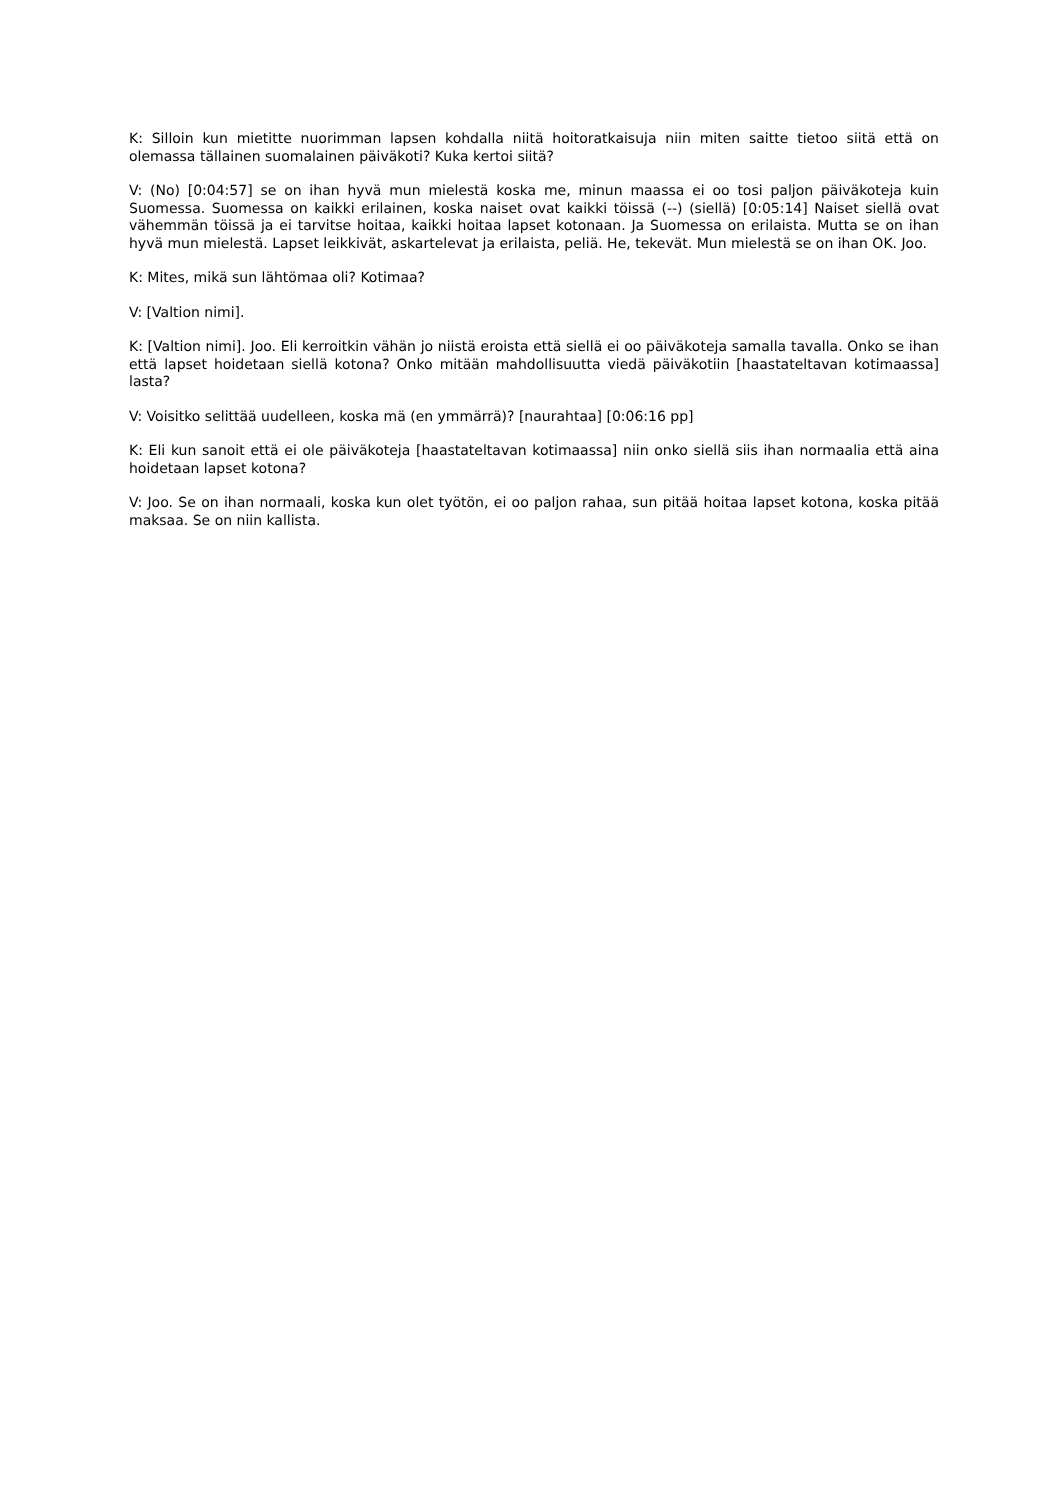K: Silloin kun mietitte nuorimman lapsen kohdalla niitä hoitoratkaisuja niin miten saitte tietoo siitä että on olemassa tällainen suomalainen päiväkoti? Kuka kertoi siitä?
V: (No) [0:04:57] se on ihan hyvä mun mielestä koska me, minun maassa ei oo tosi paljon päiväkoteja kuin Suomessa. Suomessa on kaikki erilainen, koska naiset ovat kaikki töissä (--) (siellä) [0:05:14] Naiset siellä ovat vähemmän töissä ja ei tarvitse hoitaa, kaikki hoitaa lapset kotonaan. Ja Suomessa on erilaista. Mutta se on ihan hyvä mun mielestä. Lapset leikkivät, askartelevat ja erilaista, peliä. He, tekevät. Mun mielestä se on ihan OK. Joo.
K: Mites, mikä sun lähtömaa oli? Kotimaa?
V: [Valtion nimi].
K: [Valtion nimi]. Joo. Eli kerroitkin vähän jo niistä eroista että siellä ei oo päiväkoteja samalla tavalla. Onko se ihan että lapset hoidetaan siellä kotona? Onko mitään mahdollisuutta viedä päiväkotiin [haastateltavan kotimaassa] lasta?
V: Voisitko selittää uudelleen, koska mä (en ymmärrä)? [naurahtaa] [0:06:16 pp]
K: Eli kun sanoit että ei ole päiväkoteja [haastateltavan kotimaassa] niin onko siellä siis ihan normaalia että aina hoidetaan lapset kotona?
V: Joo. Se on ihan normaali, koska kun olet työtön, ei oo paljon rahaa, sun pitää hoitaa lapset kotona, koska pitää maksaa. Se on niin kallista.